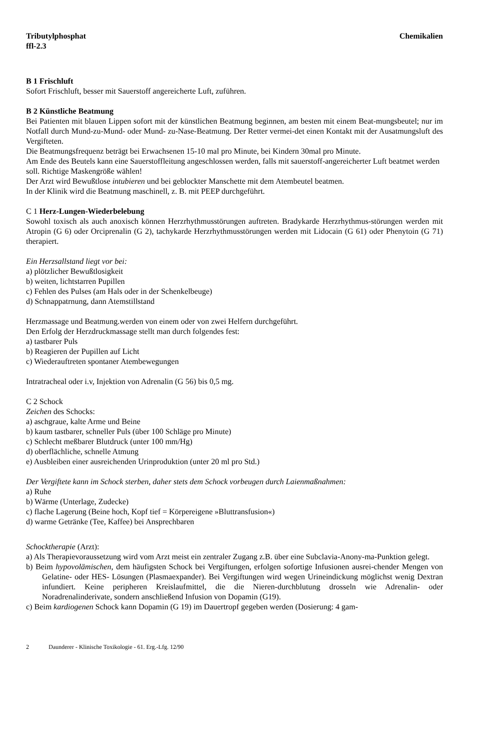Tributylphosphat
ffl-2.3
Chemikalien
B 1 Frischluft
Sofort Frischluft, besser mit Sauerstoff angereicherte Luft, zuführen.
B 2 Künstliche Beatmung
Bei Patienten mit blauen Lippen sofort mit der künstlichen Beatmung beginnen, am besten mit einem Beat-mungsbeutel; nur im Notfall durch Mund-zu-Mund- oder Mund- zu-Nase-Beatmung. Der Retter vermei-det einen Kontakt mit der Ausatmungsluft des Vergifteten.
Die Beatmungsfrequenz beträgt bei Erwachsenen 15-10 mal pro Minute, bei Kindern 30mal pro Minute.
Am Ende des Beutels kann eine Sauerstoffleitung angeschlossen werden, falls mit sauerstoff-angereicherter Luft beatmet werden soll. Richtige Maskengröße wählen!
Der Arzt wird Bewußtlose intubieren und bei geblockter Manschette mit dem Atembeutel beatmen.
In der Klinik wird die Beatmung maschinell, z. B. mit PEEP durchgeführt.
C 1 Herz-Lungen-Wiederbelebung
Sowohl toxisch als auch anoxisch können Herzrhythmusstörungen auftreten. Bradykarde Herzrhythmus-störungen werden mit Atropin (G 6) oder Orciprenalin (G 2), tachykarde Herzrhythmusstörungen werden mit Lidocain (G 61) oder Phenytoin (G 71) therapiert.
Ein Herzsallstand liegt vor bei:
a) plötzlicher Bewußtlosigkeit
b) weiten, lichtstarren Pupillen
c) Fehlen des Pulses (am Hals oder in der Schenkelbeuge)
d) Schnappatrnung, dann Atemstillstand
Herzmassage und Beatmung.werden von einem oder von zwei Helfern durchgeführt.
Den Erfolg der Herzdruckmassage stellt man durch folgendes fest:
a) tastbarer Puls
b) Reagieren der Pupillen auf Licht
c) Wiederauftreten spontaner Atembewegungen
Intratracheal oder i.v, Injektion von Adrenalin (G 56) bis 0,5 mg.
C 2 Schock
Zeichen des Schocks:
a) aschgraue, kalte Arme und Beine
b) kaum tastbarer, schneller Puls (über 100 Schläge pro Minute)
c) Schlecht meßbarer Blutdruck (unter 100 mm/Hg)
d) oberflächliche, schnelle Atmung
e) Ausbleiben einer ausreichenden Urinproduktion (unter 20 ml pro Std.)
Der Vergiftete kann im Schock sterben, daher stets dem Schock vorbeugen durch Laienmaßnahmen:
a) Ruhe
b) Wärme (Unterlage, Zudecke)
c) flache Lagerung (Beine hoch, Kopf tief = Körpereigene »Bluttransfusion«)
d) warme Getränke (Tee, Kaffee) bei Ansprechbaren
Schocktherapie (Arzt):
a) Als Therapievoraussetzung wird vom Arzt meist ein zentraler Zugang z.B. über eine Subclavia-Anony-ma-Punktion gelegt.
b) Beim hypovolämischen, dem häufigsten Schock bei Vergiftungen, erfolgen sofortige Infusionen ausrei-chender Mengen von Gelatine- oder HES- Lösungen (Plasmaexpander). Bei Vergiftungen wird wegen Urineindickung möglichst wenig Dextran infundiert. Keine peripheren Kreislaufmittel, die die Nieren-durchblutung drosseln wie Adrenalin- oder Noradrenalinderivate, sondern anschließend Infusion von Dopamin (G19).
c) Beim kardiogenen Schock kann Dopamin (G 19) im Dauertropf gegeben werden (Dosierung: 4 gam-
2 Daunderer - Klinische Toxikologie - 61. Erg.-Lfg. 12/90